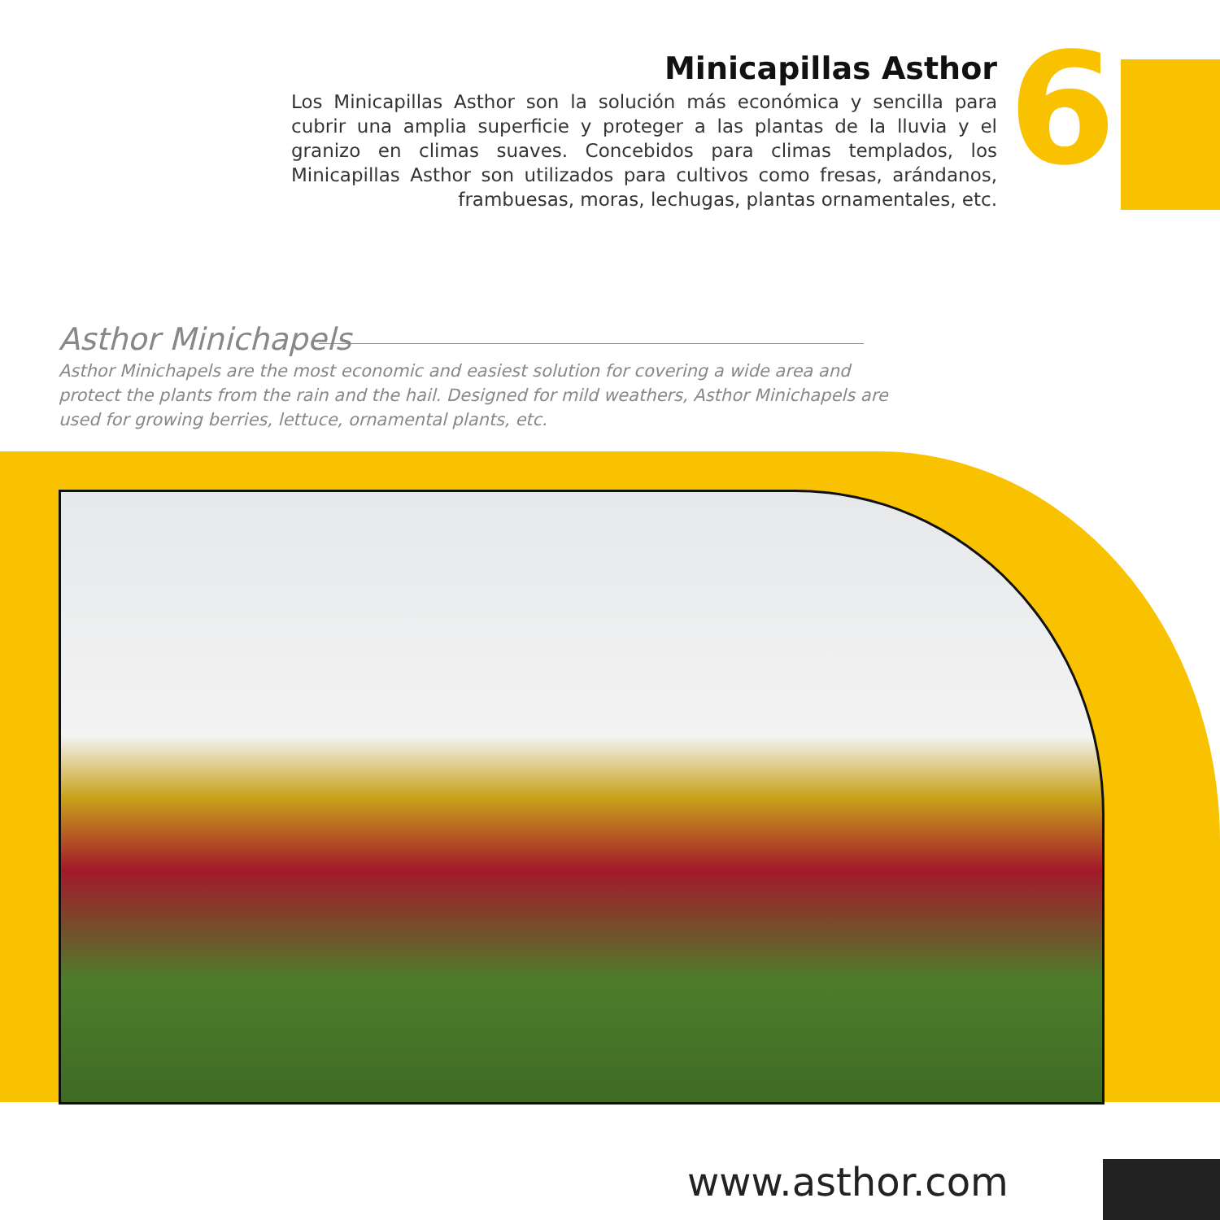6
Minicapillas Asthor
Los Minicapillas Asthor son la solución más económica y sencilla para cubrir una amplia superficie y proteger a las plantas de la lluvia y el granizo en climas suaves. Concebidos para climas templados, los Minicapillas Asthor son utilizados para cultivos como fresas, arándanos, frambuesas, moras, lechugas, plantas ornamentales, etc.
Asthor Minichapels
Asthor Minichapels are the most economic and easiest solution for covering a wide area and protect the plants from the rain and the hail. Designed for mild weathers, Asthor Minichapels are used for growing berries, lettuce, ornamental plants, etc.
www.asthor.com